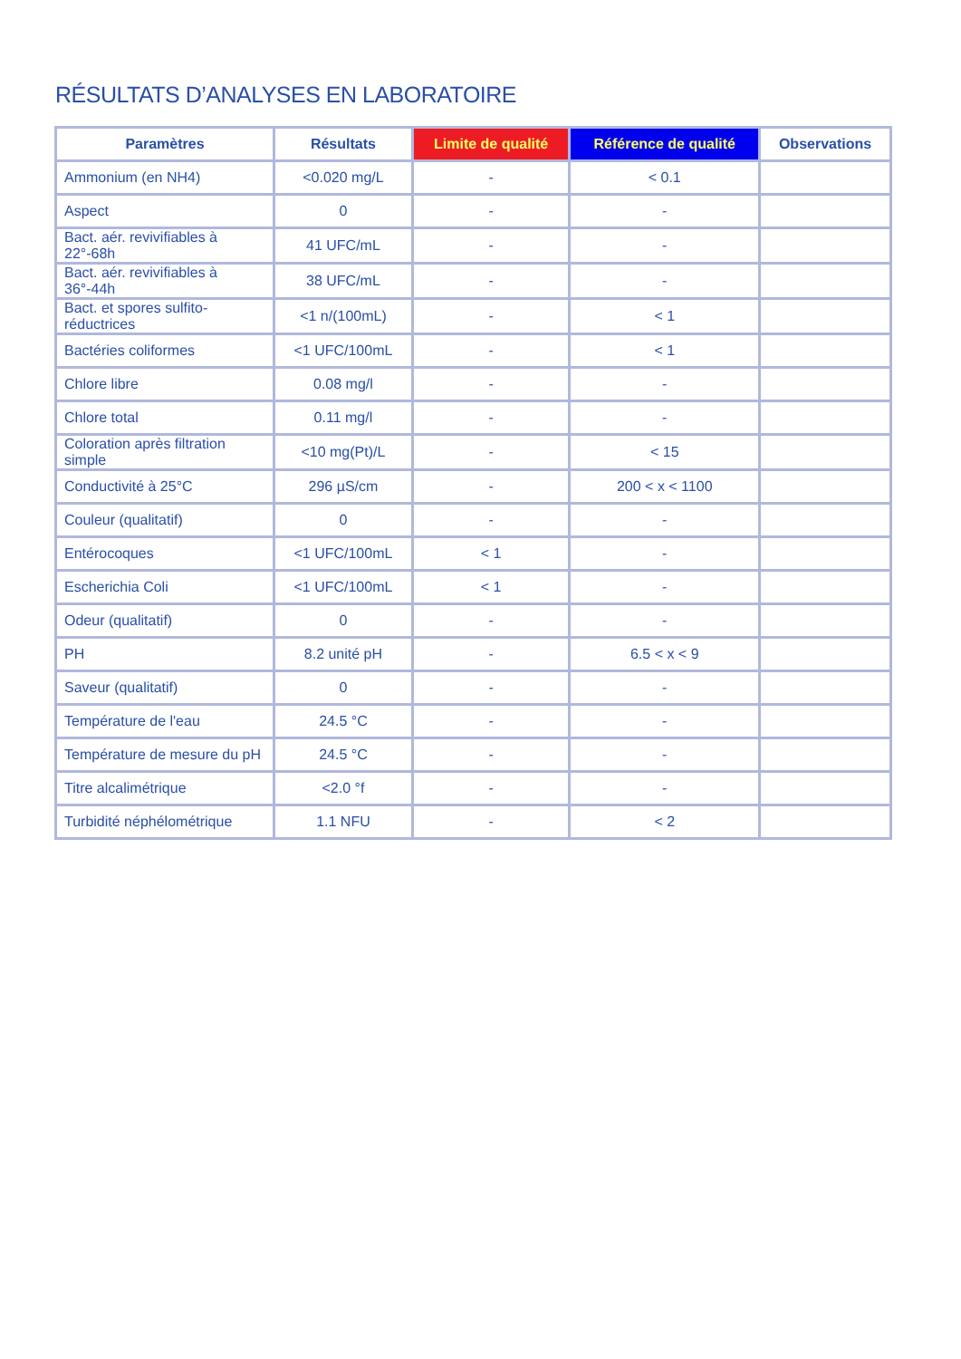RÉSULTATS D’ANALYSES EN LABORATOIRE
| Paramètres | Résultats | Limite de qualité | Référence de qualité | Observations |
| --- | --- | --- | --- | --- |
| Ammonium (en NH4) | <0.020 mg/L | - | < 0.1 | |
| Aspect | 0 | - | - | |
| Bact. aér. revivifiables à 22°-68h | 41 UFC/mL | - | - | |
| Bact. aér. revivifiables à 36°-44h | 38 UFC/mL | - | - | |
| Bact. et spores sulfito-réductrices | <1 n/(100mL) | - | < 1 | |
| Bactéries coliformes | <1 UFC/100mL | - | < 1 | |
| Chlore libre | 0.08 mg/l | - | - | |
| Chlore total | 0.11 mg/l | - | - | |
| Coloration après filtration simple | <10 mg(Pt)/L | - | < 15 | |
| Conductivité à 25°C | 296 µS/cm | - | 200 < x < 1100 | |
| Couleur (qualitatif) | 0 | - | - | |
| Entérocoques | <1 UFC/100mL | < 1 | - | |
| Escherichia Coli | <1 UFC/100mL | < 1 | - | |
| Odeur (qualitatif) | 0 | - | - | |
| PH | 8.2 unité pH | - | 6.5 < x < 9 | |
| Saveur (qualitatif) | 0 | - | - | |
| Température de l'eau | 24.5 °C | - | - | |
| Température de mesure du pH | 24.5 °C | - | - | |
| Titre alcalimétrique | <2.0 °f | - | - | |
| Turbidité néphélométrique | 1.1 NFU | - | < 2 | |